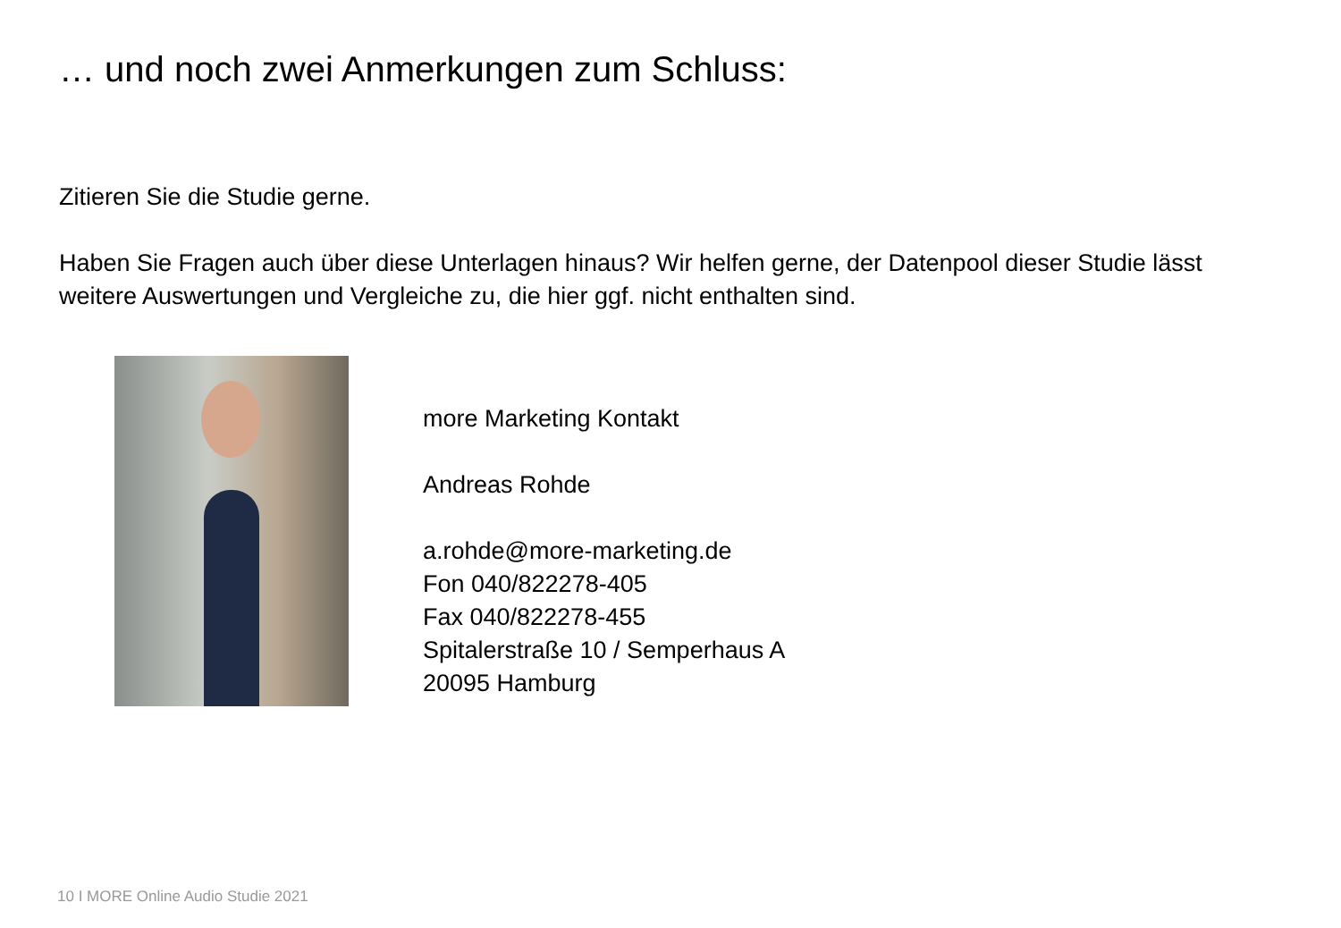… und noch zwei Anmerkungen zum Schluss:
Zitieren Sie die Studie gerne.
Haben Sie Fragen auch über diese Unterlagen hinaus? Wir helfen gerne, der Datenpool dieser Studie lässt weitere Auswertungen und Vergleiche zu, die hier ggf. nicht enthalten sind.
more Marketing Kontakt
Andreas Rohde
a.rohde@more-marketing.de
Fon 040/822278-405
Fax 040/822278-455
Spitalerstraße 10 / Semperhaus A
20095 Hamburg
10 I MORE Online Audio Studie 2021